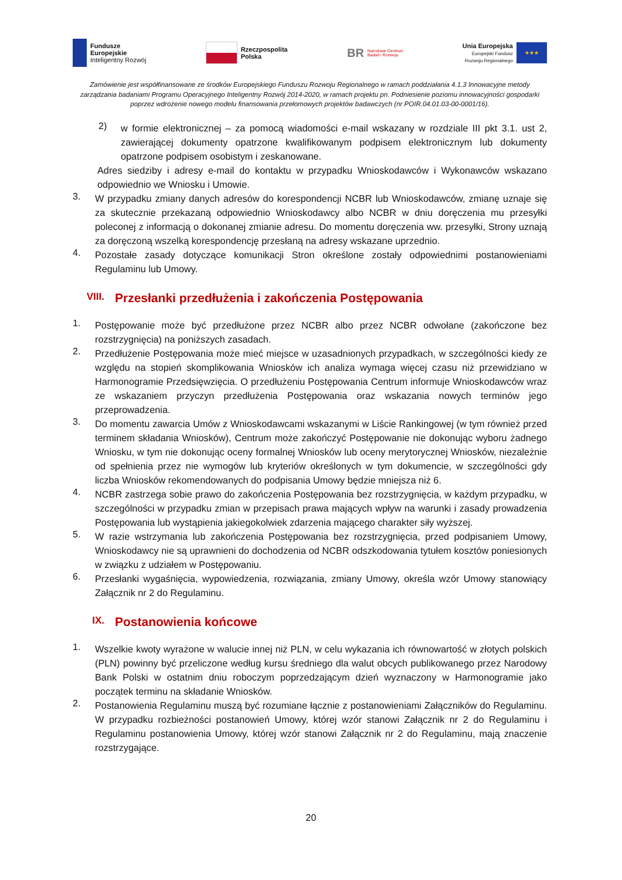Fundusze
Europejskie
Inteligentny Rozwój
Rzeczpospolita
Polska
BR
Narodowe Centrum
Badań i Rozwoju
Unia Europejska
Europejski Fundusz
Rozwoju Regionalnego
★★★
Zamówienie jest współfinansowane ze środków Europejskiego Funduszu Rozwoju Regionalnego w ramach poddziałania 4.1.3 Innowacyjne metody zarządzania badaniami Programu Operacyjnego Inteligentny Rozwój 2014-2020, w ramach projektu pn. Podniesienie poziomu innowacyjności gospodarki poprzez wdrożenie nowego modelu finansowania przełomowych projektów badawczych (nr POIR.04.01.03-00-0001/16).
2)
w formie elektronicznej – za pomocą wiadomości e-mail wskazany w rozdziale III pkt 3.1. ust 2, zawierającej dokumenty opatrzone kwalifikowanym podpisem elektronicznym lub dokumenty opatrzone podpisem osobistym i zeskanowane.
Adres siedziby i adresy e-mail do kontaktu w przypadku Wnioskodawców i Wykonawców wskazano odpowiednio we Wniosku i Umowie.
3.
W przypadku zmiany danych adresów do korespondencji NCBR lub Wnioskodawców, zmianę uznaje się za skutecznie przekazaną odpowiednio Wnioskodawcy albo NCBR w dniu doręczenia mu przesyłki poleconej z informacją o dokonanej zmianie adresu. Do momentu doręczenia ww. przesyłki, Strony uznają za doręczoną wszelką korespondencję przesłaną na adresy wskazane uprzednio.
4.
Pozostałe zasady dotyczące komunikacji Stron określone zostały odpowiednimi postanowieniami Regulaminu lub Umowy.
VIII. Przesłanki przedłużenia i zakończenia Postępowania
1.
Postępowanie może być przedłużone przez NCBR albo przez NCBR odwołane (zakończone bez rozstrzygnięcia) na poniższych zasadach.
2.
Przedłużenie Postępowania może mieć miejsce w uzasadnionych przypadkach, w szczególności kiedy ze względu na stopień skomplikowania Wniosków ich analiza wymaga więcej czasu niż przewidziano w Harmonogramie Przedsięwzięcia. O przedłużeniu Postępowania Centrum informuje Wnioskodawców wraz ze wskazaniem przyczyn przedłużenia Postępowania oraz wskazania nowych terminów jego przeprowadzenia.
3.
Do momentu zawarcia Umów z Wnioskodawcami wskazanymi w Liście Rankingowej (w tym również przed terminem składania Wniosków), Centrum może zakończyć Postępowanie nie dokonując wyboru żadnego Wniosku, w tym nie dokonując oceny formalnej Wniosków lub oceny merytorycznej Wniosków, niezależnie od spełnienia przez nie wymogów lub kryteriów określonych w tym dokumencie, w szczególności gdy liczba Wniosków rekomendowanych do podpisania Umowy będzie mniejsza niż 6.
4.
NCBR zastrzega sobie prawo do zakończenia Postępowania bez rozstrzygnięcia, w każdym przypadku, w szczególności w przypadku zmian w przepisach prawa mających wpływ na warunki i zasady prowadzenia Postępowania lub wystąpienia jakiegokolwiek zdarzenia mającego charakter siły wyższej.
5.
W razie wstrzymania lub zakończenia Postępowania bez rozstrzygnięcia, przed podpisaniem Umowy, Wnioskodawcy nie są uprawnieni do dochodzenia od NCBR odszkodowania tytułem kosztów poniesionych w związku z udziałem w Postępowaniu.
6.
Przesłanki wygaśnięcia, wypowiedzenia, rozwiązania, zmiany Umowy, określa wzór Umowy stanowiący Załącznik nr 2 do Regulaminu.
IX. Postanowienia końcowe
1.
Wszelkie kwoty wyrażone w walucie innej niż PLN, w celu wykazania ich równowartość w złotych polskich (PLN) powinny być przeliczone według kursu średniego dla walut obcych publikowanego przez Narodowy Bank Polski w ostatnim dniu roboczym poprzedzającym dzień wyznaczony w Harmonogramie jako początek terminu na składanie Wniosków.
2.
Postanowienia Regulaminu muszą być rozumiane łącznie z postanowieniami Załączników do Regulaminu. W przypadku rozbieżności postanowień Umowy, której wzór stanowi Załącznik nr 2 do Regulaminu i Regulaminu postanowienia Umowy, której wzór stanowi Załącznik nr 2 do Regulaminu, mają znaczenie rozstrzygające.
20